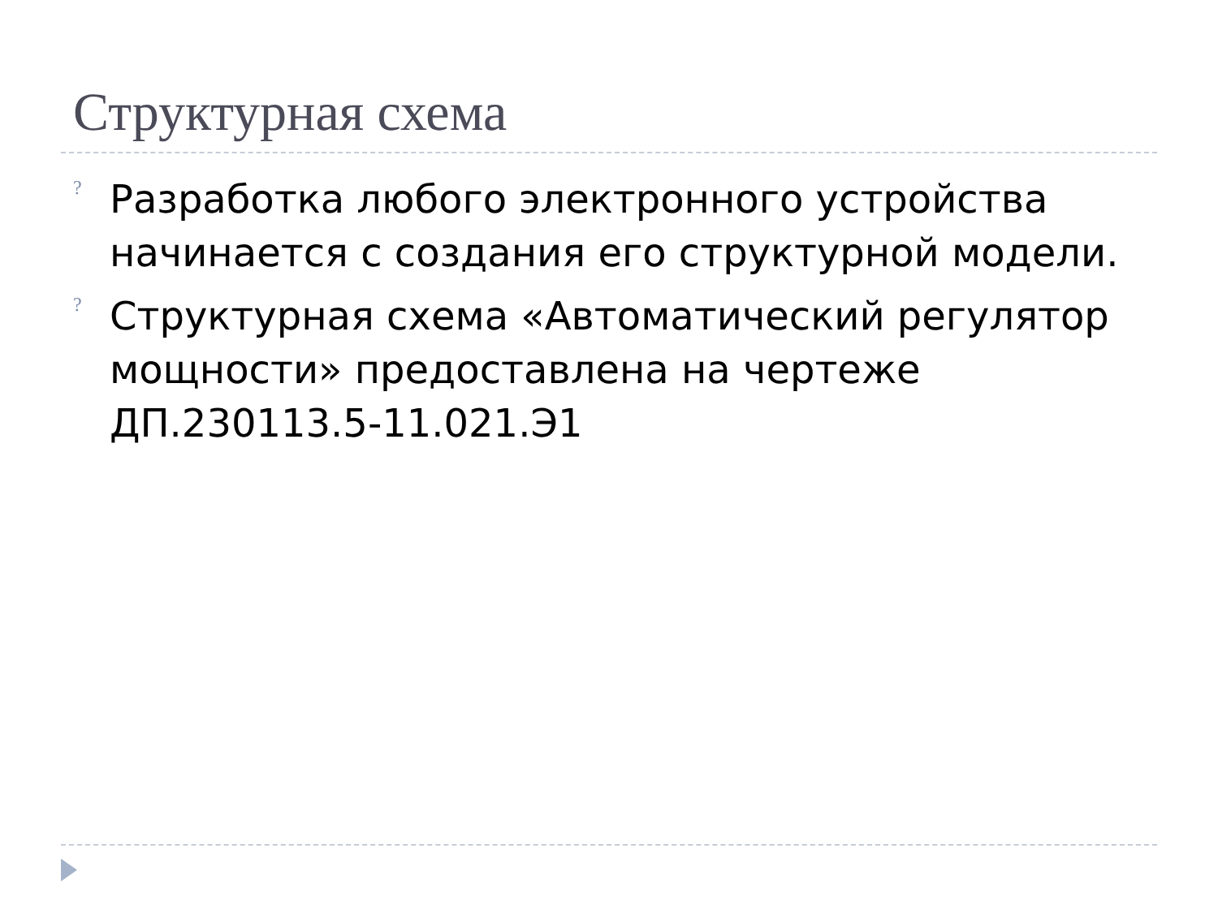Структурная схема
? Разработка любого электронного устройства начинается с создания его структурной модели.
? Структурная схема «Автоматический регулятор мощности» предоставлена на чертеже ДП.230113.5-11.021.Э1